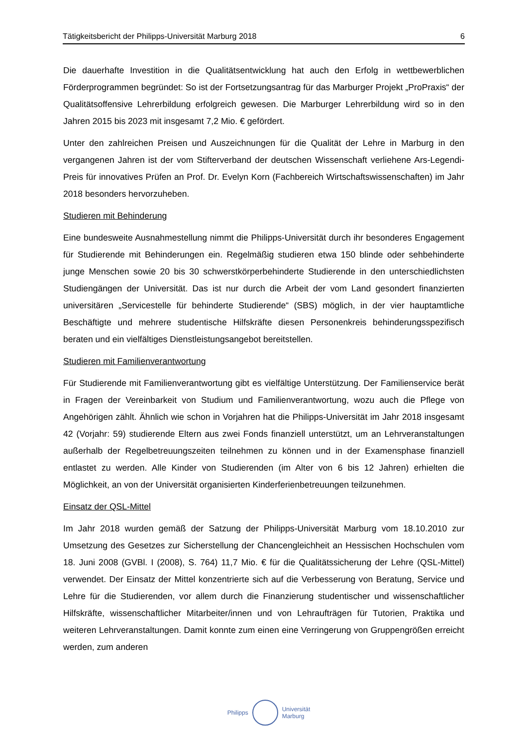Tätigkeitsbericht der Philipps-Universität Marburg 2018 6
Die dauerhafte Investition in die Qualitätsentwicklung hat auch den Erfolg in wettbewerblichen Förderprogrammen begründet: So ist der Fortsetzungsantrag für das Marburger Projekt „ProPraxis“ der Qualitätsoffensive Lehrerbildung erfolgreich gewesen. Die Marburger Lehrerbildung wird so in den Jahren 2015 bis 2023 mit insgesamt 7,2 Mio. € gefördert.
Unter den zahlreichen Preisen und Auszeichnungen für die Qualität der Lehre in Marburg in den vergangenen Jahren ist der vom Stifterverband der deutschen Wissenschaft verliehene Ars-Legendi-Preis für innovatives Prüfen an Prof. Dr. Evelyn Korn (Fachbereich Wirtschaftswissenschaften) im Jahr 2018 besonders hervorzuheben.
Studieren mit Behinderung
Eine bundesweite Ausnahmestellung nimmt die Philipps-Universität durch ihr besonderes Engagement für Studierende mit Behinderungen ein. Regelmäßig studieren etwa 150 blinde oder sehbehinderte junge Menschen sowie 20 bis 30 schwerstkörperbehinderte Studierende in den unterschiedlichsten Studiengängen der Universität. Das ist nur durch die Arbeit der vom Land gesondert finanzierten universitären „Servicestelle für behinderte Studierende“ (SBS) möglich, in der vier hauptamtliche Beschäftigte und mehrere studentische Hilfskräfte diesen Personenkreis behinderungsspezifisch beraten und ein vielfältiges Dienstleistungsangebot bereitstellen.
Studieren mit Familienverantwortung
Für Studierende mit Familienverantwortung gibt es vielfältige Unterstützung. Der Familienservice berät in Fragen der Vereinbarkeit von Studium und Familienverantwortung, wozu auch die Pflege von Angehörigen zählt. Ähnlich wie schon in Vorjahren hat die Philipps-Universität im Jahr 2018 insgesamt 42 (Vorjahr: 59) studierende Eltern aus zwei Fonds finanziell unterstützt, um an Lehrveranstaltungen außerhalb der Regelbetreuungszeiten teilnehmen zu können und in der Examensphase finanziell entlastet zu werden. Alle Kinder von Studierenden (im Alter von 6 bis 12 Jahren) erhielten die Möglichkeit, an von der Universität organisierten Kinderferienbetreuungen teilzunehmen.
Einsatz der QSL-Mittel
Im Jahr 2018 wurden gemäß der Satzung der Philipps-Universität Marburg vom 18.10.2010 zur Umsetzung des Gesetzes zur Sicherstellung der Chancengleichheit an Hessischen Hochschulen vom 18. Juni 2008 (GVBl. I (2008), S. 764) 11,7 Mio. € für die Qualitätssicherung der Lehre (QSL-Mittel) verwendet. Der Einsatz der Mittel konzentrierte sich auf die Verbesserung von Beratung, Service und Lehre für die Studierenden, vor allem durch die Finanzierung studentischer und wissenschaftlicher Hilfskräfte, wissenschaftlicher Mitarbeiter/innen und von Lehraufträgen für Tutorien, Praktika und weiteren Lehrveranstaltungen. Damit konnte zum einen eine Verringerung von Gruppengrößen erreicht werden, zum anderen
Philipps
Universität
Marburg